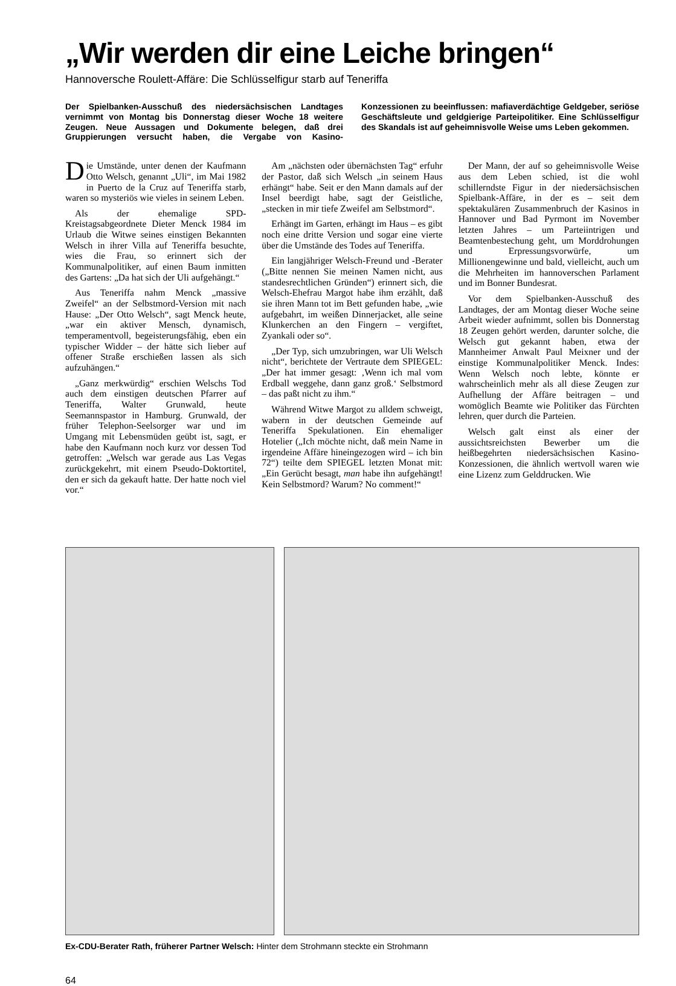„Wir werden dir eine Leiche bringen“
Hannoversche Roulett-Affäre: Die Schlüsselfigur starb auf Teneriffa
Der Spielbanken-Ausschuß des niedersächsischen Landtages vernimmt von Montag bis Donnerstag dieser Woche 18 weitere Zeugen. Neue Aussagen und Dokumente belegen, daß drei Gruppierungen versucht haben, die Vergabe von Kasino-Konzessionen zu beeinflussen: mafiaverdächtige Geldgeber, seriöse Geschäftsleute und geldgierige Parteipolitiker. Eine Schlüsselfigur des Skandals ist auf geheimnisvolle Weise ums Leben gekommen.
Die Umstände, unter denen der Kaufmann Otto Welsch, genannt „Uli“, im Mai 1982 in Puerto de la Cruz auf Teneriffa starb, waren so mysteriös wie vieles in seinem Leben.
Als der ehemalige SPD-Kreistagsabgeordnete Dieter Menck 1984 im Urlaub die Witwe seines einstigen Bekannten Welsch in ihrer Villa auf Teneriffa besuchte, wies die Frau, so erinnert sich der Kommunalpolitiker, auf einen Baum inmitten des Gartens: „Da hat sich der Uli aufgehängt.“
Aus Teneriffa nahm Menck „massive Zweifel“ an der Selbstmord-Version mit nach Hause: „Der Otto Welsch“, sagt Menck heute, „war ein aktiver Mensch, dynamisch, temperamentvoll, begeisterungsfähig, eben ein typischer Widder – der hätte sich lieber auf offener Straße erschießen lassen als sich aufzuhängen.“
„Ganz merkwürdig“ erschien Welschs Tod auch dem einstigen deutschen Pfarrer auf Teneriffa, Walter Grunwald, heute Seemannspastor in Hamburg. Grunwald, der früher Telephon-Seelsorger war und im Umgang mit Lebensmüden geübt ist, sagt, er habe den Kaufmann noch kurz vor dessen Tod getroffen: „Welsch war gerade aus Las Vegas zurückgekehrt, mit einem Pseudo-Doktortitel, den er sich da gekauft hatte. Der hatte noch viel vor.“
Am „nächsten oder übernächsten Tag“ erfuhr der Pastor, daß sich Welsch „in seinem Haus erhängt“ habe. Seit er den Mann damals auf der Insel beerdigt habe, sagt der Geistliche, „stecken in mir tiefe Zweifel am Selbstmord“.
Erhängt im Garten, erhängt im Haus – es gibt noch eine dritte Version und sogar eine vierte über die Umstände des Todes auf Teneriffa.
Ein langjähriger Welsch-Freund und -Berater („Bitte nennen Sie meinen Namen nicht, aus standesrechtlichen Gründen“) erinnert sich, die Welsch-Ehefrau Margot habe ihm erzählt, daß sie ihren Mann tot im Bett gefunden habe, „wie aufgebahrt, im weißen Dinnerjacket, alle seine Klunkerchen an den Fingern – vergiftet, Zyankali oder so“.
„Der Typ, sich umzubringen, war Uli Welsch nicht“, berichtete der Vertraute dem SPIEGEL: „Der hat immer gesagt: ‚Wenn ich mal vom Erdball weggehe, dann ganz groß.‘ Selbstmord – das paßt nicht zu ihm.“
Während Witwe Margot zu alldem schweigt, wabern in der deutschen Gemeinde auf Teneriffa Spekulationen. Ein ehemaliger Hotelier („Ich möchte nicht, daß mein Name in irgendeine Affäre hineingezogen wird – ich bin 72“) teilte dem SPIEGEL letzten Monat mit: „Ein Gerücht besagt, man habe ihn aufgehängt! Kein Selbstmord? Warum? No comment!“
Der Mann, der auf so geheimnisvolle Weise aus dem Leben schied, ist die wohl schillerndste Figur in der niedersächsischen Spielbank-Affäre, in der es – seit dem spektakulären Zusammenbruch der Kasinos in Hannover und Bad Pyrmont im November letzten Jahres – um Parteiintrigen und Beamtenbestechung geht, um Morddrohungen und Erpressungsvorwürfe, um Millionengewinne und bald, vielleicht, auch um die Mehrheiten im hannoverschen Parlament und im Bonner Bundesrat.
Vor dem Spielbanken-Ausschuß des Landtages, der am Montag dieser Woche seine Arbeit wieder aufnimmt, sollen bis Donnerstag 18 Zeugen gehört werden, darunter solche, die Welsch gut gekannt haben, etwa der Mannheimer Anwalt Paul Meixner und der einstige Kommunalpolitiker Menck. Indes: Wenn Welsch noch lebte, könnte er wahrscheinlich mehr als all diese Zeugen zur Aufhellung der Affäre beitragen – und womöglich Beamte wie Politiker das Fürchten lehren, quer durch die Parteien.
Welsch galt einst als einer der aussichtsreichsten Bewerber um die heißbegehrten niedersächsischen Kasino-Konzessionen, die ähnlich wertvoll waren wie eine Lizenz zum Gelddrucken. Wie
Ex-CDU-Berater Rath, früherer Partner Welsch: Hinter dem Strohmann steckte ein Strohmann
64